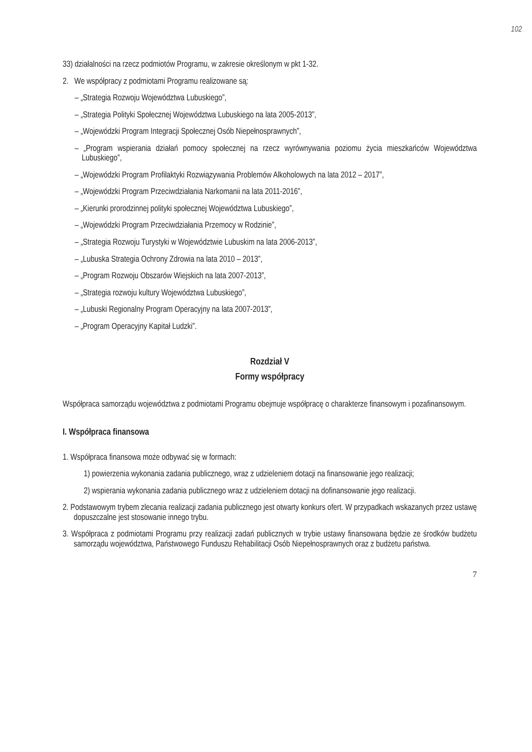102
33) działalności na rzecz podmiotów Programu, w zakresie określonym w pkt 1-32.
2. We współpracy z podmiotami Programu realizowane są:
– „Strategia Rozwoju Województwa Lubuskiego”,
– „Strategia Polityki Społecznej Województwa Lubuskiego na lata 2005-2013”,
– „Wojewódzki Program Integracji Społecznej Osób Niepełnosprawnych”,
– „Program wspierania działań pomocy społecznej na rzecz wyrównywania poziomu życia mieszkańców Województwa Lubuskiego”,
– „Wojewódzki Program Profilaktyki Rozwiązywania Problemów Alkoholowych na lata 2012 – 2017”,
– „Wojewódzki Program Przeciwdziałania Narkomanii na lata 2011-2016”,
– „Kierunki prorodzinnej polityki społecznej Województwa Lubuskiego”,
– „Wojewódzki Program Przeciwdziałania Przemocy w Rodzinie”,
– „Strategia Rozwoju Turystyki w Województwie Lubuskim na lata 2006-2013”,
– „Lubuska Strategia Ochrony Zdrowia na lata 2010 – 2013”,
– „Program Rozwoju Obszarów Wiejskich na lata 2007-2013”,
– „Strategia rozwoju kultury Województwa Lubuskiego”,
– „Lubuski Regionalny Program Operacyjny na lata 2007-2013”,
– „Program Operacyjny Kapitał Ludzki”.
Rozdział V
Formy współpracy
Współpraca samorządu województwa z podmiotami Programu obejmuje współpracę o charakterze finansowym i pozafinansowym.
I. Współpraca finansowa
1. Współpraca finansowa może odbywać się w formach:
1) powierzenia wykonania zadania publicznego, wraz z udzieleniem dotacji na finansowanie jego realizacji;
2) wspierania wykonania zadania publicznego wraz z udzieleniem dotacji na dofinansowanie jego realizacji.
2. Podstawowym trybem zlecania realizacji zadania publicznego jest otwarty konkurs ofert. W przypadkach wskazanych przez ustawę dopuszczalne jest stosowanie innego trybu.
3. Współpraca z podmiotami Programu przy realizacji zadań publicznych w trybie ustawy finansowana będzie ze środków budżetu samorządu województwa, Państwowego Funduszu Rehabilitacji Osób Niepełnosprawnych oraz z budżetu państwa.
7